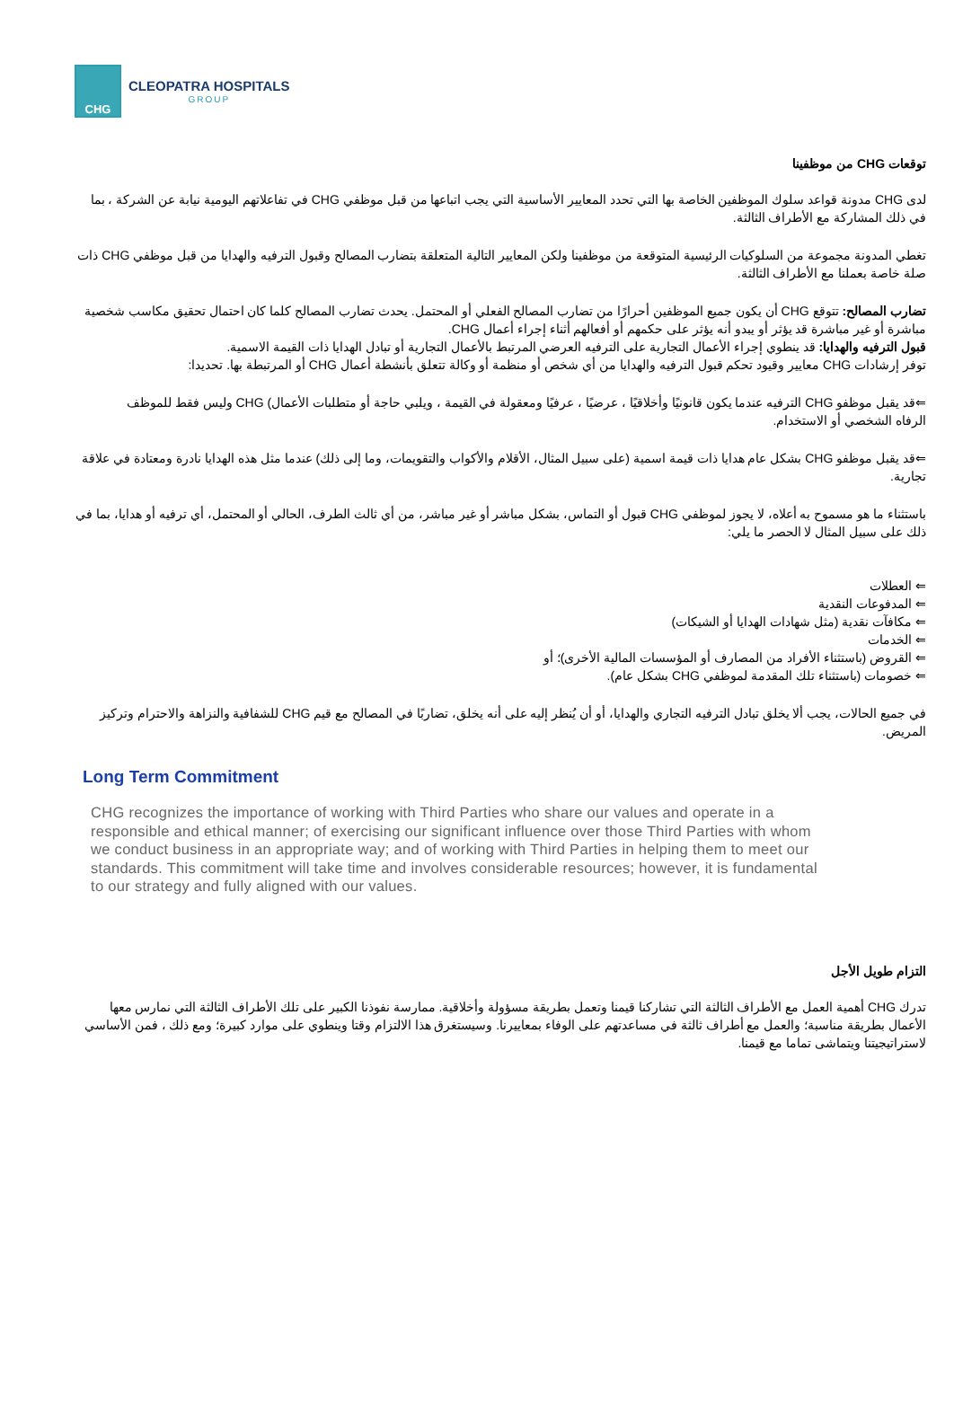CHG
CLEOPATRA HOSPITALS
GROUP
توقعات CHG من موظفينا
لدى CHG مدونة قواعد سلوك الموظفين الخاصة بها التي تحدد المعايير الأساسية التي يجب اتباعها من قبل موظفي CHG في تفاعلاتهم اليومية نيابة عن الشركة ، بما في ذلك المشاركة مع الأطراف الثالثة.
تغطي المدونة مجموعة من السلوكيات الرئيسية المتوقعة من موظفينا ولكن المعايير التالية المتعلقة بتضارب المصالح وقبول الترفيه والهدايا من قبل موظفي CHG ذات صلة خاصة بعملنا مع الأطراف الثالثة.
تضارب المصالح: تتوقع CHG أن يكون جميع الموظفين أحرارًا من تضارب المصالح الفعلي أو المحتمل. يحدث تضارب المصالح كلما كان احتمال تحقيق مكاسب شخصية مباشرة أو غير مباشرة قد يؤثر أو يبدو أنه يؤثر على حكمهم أو أفعالهم أثناء إجراء أعمال CHG.
قبول الترفيه والهدايا: قد ينطوي إجراء الأعمال التجارية على الترفيه العرضي المرتبط بالأعمال التجارية أو تبادل الهدايا ذات القيمة الاسمية.
توفر إرشادات CHG معايير وقيود تحكم قبول الترفيه والهدايا من أي شخص أو منظمة أو وكالة تتعلق بأنشطة أعمال CHG أو المرتبطة بها. تحديدا:
⇐قد يقبل موظفو CHG الترفيه عندما يكون قانونيًا وأخلاقيًا ، عرضيًا ، عرفيًا ومعقولة في القيمة ، ويلبي حاجة أو متطلبات الأعمال) CHG وليس فقط للموظف الرفاه الشخصي أو الاستخدام.
⇐قد يقبل موظفو CHG بشكل عام هدايا ذات قيمة اسمية (على سبيل المثال، الأقلام والأكواب والتقويمات، وما إلى ذلك) عندما مثل هذه الهدايا نادرة ومعتادة في علاقة تجارية.
باستثناء ما هو مسموح به أعلاه، لا يجوز لموظفي CHG قبول أو التماس، بشكل مباشر أو غير مباشر، من أي ثالث الطرف، الحالي أو المحتمل، أي ترفيه أو هدايا، بما في ذلك على سبيل المثال لا الحصر ما يلي:
⇐ العطلات
⇐ المدفوعات النقدية
⇐ مكافآت نقدية (مثل شهادات الهدايا أو الشيكات)
⇐ الخدمات
⇐ القروض (باستثناء الأفراد من المصارف أو المؤسسات المالية الأخرى)؛ أو
⇐ خصومات (باستثناء تلك المقدمة لموظفي CHG بشكل عام).
في جميع الحالات، يجب ألا يخلق تبادل الترفيه التجاري والهدايا، أو أن يُنظر إليه على أنه يخلق، تضاربًا في المصالح مع قيم CHG للشفافية والنزاهة والاحترام وتركيز المريض.
Long Term Commitment
CHG recognizes the importance of working with Third Parties who share our values and operate in a responsible and ethical manner; of exercising our significant influence over those Third Parties with whom we conduct business in an appropriate way; and of working with Third Parties in helping them to meet our standards. This commitment will take time and involves considerable resources; however, it is fundamental to our strategy and fully aligned with our values.
التزام طويل الأجل
تدرك CHG أهمية العمل مع الأطراف الثالثة التي تشاركنا قيمنا وتعمل بطريقة مسؤولة وأخلاقية. ممارسة نفوذنا الكبير على تلك الأطراف الثالثة التي نمارس معها الأعمال بطريقة مناسبة؛ والعمل مع أطراف ثالثة في مساعدتهم على الوفاء بمعاييرنا. وسيستغرق هذا الالتزام وقتا وينطوي على موارد كبيرة؛ ومع ذلك ، فمن الأساسي لاستراتيجيتنا ويتماشى تماما مع قيمنا.